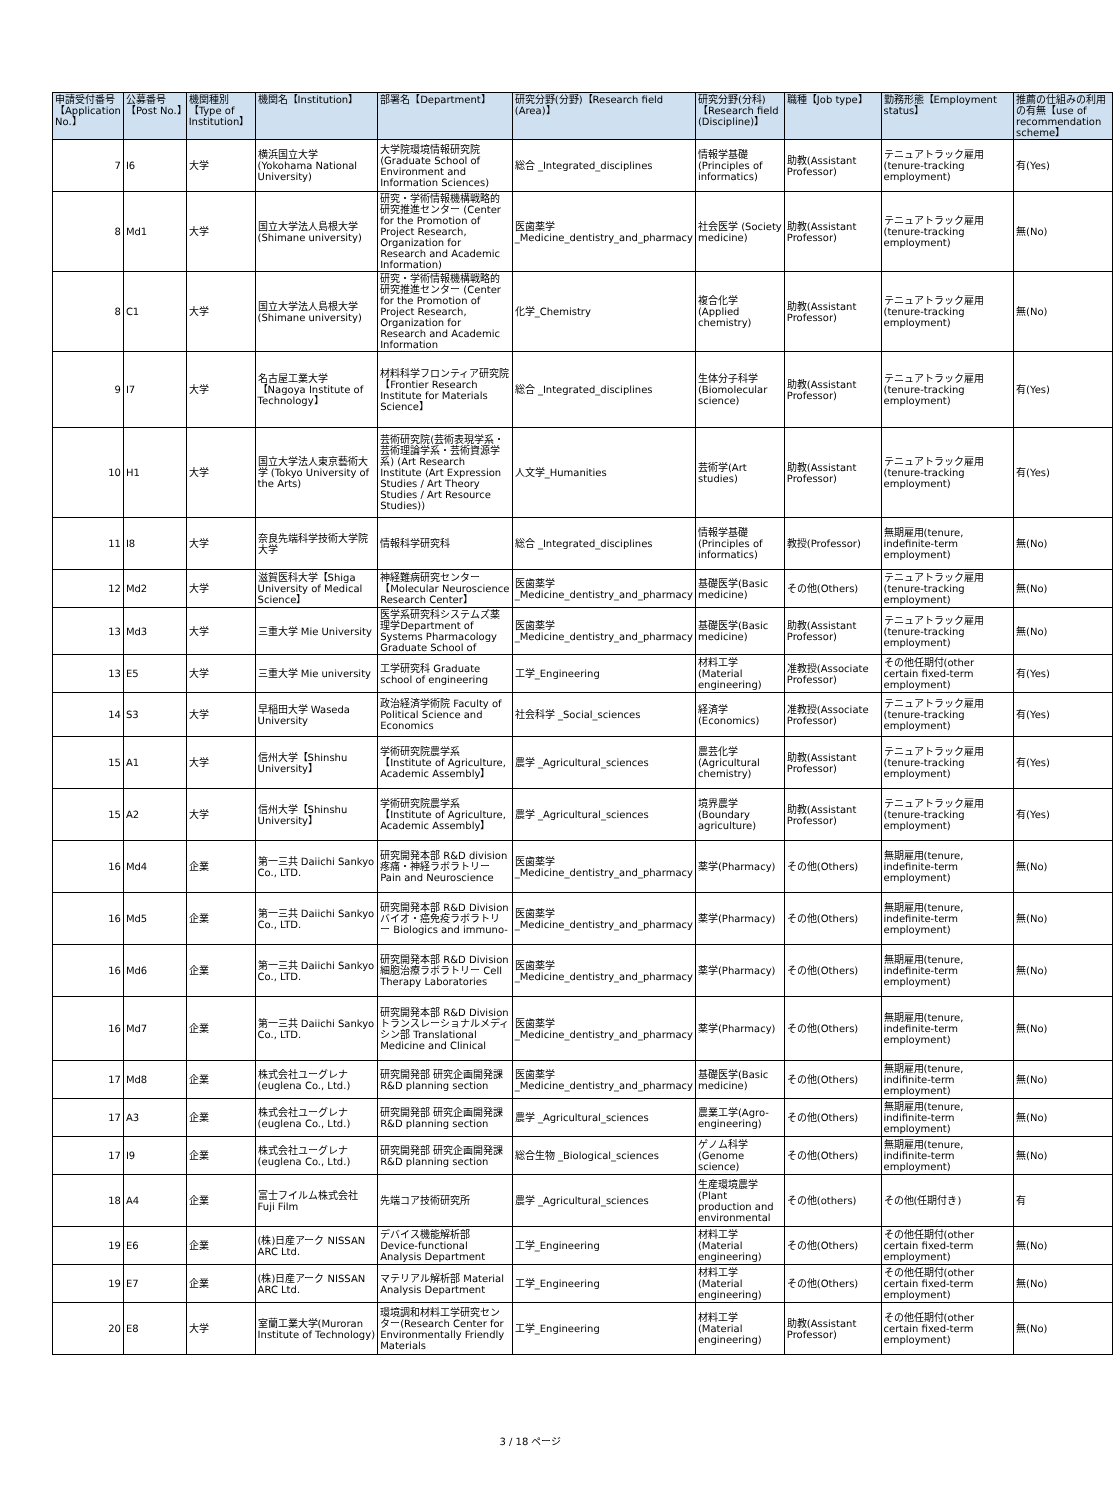| 申請受付番号【Application No.】 | 公募番号【Post No.】 | 機関種別【Type of Institution】 | 機関名【Institution】 | 部署名【Department】 | 研究分野(分野)【Research field (Area)】 | 研究分野(分科)【Research field (Discipline)】 | 職種【Job type】 | 勤務形態【Employment status】 | 推薦の仕組みの利用の有無【use of recommendation scheme】 |
| --- | --- | --- | --- | --- | --- | --- | --- | --- | --- |
| 7 | I6 | 大学 | 横浜国立大学 (Yokohama National University) | 大学院環境情報研究院 (Graduate School of Environment and Information Sciences) | 総合 _Integrated_disciplines | 情報学基礎 (Principles of informatics) | 助教(Assistant Professor) | テニュアトラック雇用 (tenure-tracking employment) | 有(Yes) |
| 8 | Md1 | 大学 | 国立大学法人島根大学 (Shimane university) | 研究・学術情報機構戦略的研究推進センター (Center for the Promotion of Project Research, Organization for Research and Academic Information) | 医歯薬学 _Medicine_dentistry_and_pharmacy | 社会医学 (Society medicine) | 助教(Assistant Professor) | テニュアトラック雇用 (tenure-tracking employment) | 無(No) |
| 8 | C1 | 大学 | 国立大学法人島根大学 (Shimane university) | 研究・学術情報機構戦略的研究推進センター (Center for the Promotion of Project Research, Organization for Research and Academic Information | 化学_Chemistry | 複合化学 (Applied chemistry) | 助教(Assistant Professor) | テニュアトラック雇用 (tenure-tracking employment) | 無(No) |
| 9 | I7 | 大学 | 名古屋工業大学【Nagoya Institute of Technology】 | 材料科学フロンティア研究院【Frontier Research Institute for Materials Science】 | 総合 _Integrated_disciplines | 生体分子科学 (Biomolecular science) | 助教(Assistant Professor) | テニュアトラック雇用 (tenure-tracking employment) | 有(Yes) |
| 10 | H1 | 大学 | 国立大学法人東京藝術大学 (Tokyo University of the Arts) | 芸術研究院(芸術表現学系・芸術理論学系・芸術資源学系) (Art Research Institute (Art Expression Studies / Art Theory Studies / Art Resource Studies)) | 人文学_Humanities | 芸術学(Art studies) | 助教(Assistant Professor) | テニュアトラック雇用 (tenure-tracking employment) | 有(Yes) |
| 11 | I8 | 大学 | 奈良先端科学技術大学院大学 | 情報科学研究科 | 総合 _Integrated_disciplines | 情報学基礎 (Principles of informatics) | 教授(Professor) | 無期雇用(tenure, indefinite-term employment) | 無(No) |
| 12 | Md2 | 大学 | 滋賀医科大学【Shiga University of Medical Science】 | 神経難病研究センター【Molecular Neuroscience Research Center】 | 医歯薬学 _Medicine_dentistry_and_pharmacy | 基礎医学(Basic medicine) | その他(Others) | テニュアトラック雇用 (tenure-tracking employment) | 無(No) |
| 13 | Md3 | 大学 | 三重大学 Mie University | 医学系研究科システムズ薬理学Department of Systems Pharmacology Graduate School of | 医歯薬学 _Medicine_dentistry_and_pharmacy | 基礎医学(Basic medicine) | 助教(Assistant Professor) | テニュアトラック雇用 (tenure-tracking employment) | 無(No) |
| 13 | E5 | 大学 | 三重大学 Mie university | 工学研究科 Graduate school of engineering | 工学_Engineering | 材料工学 (Material engineering) | 准教授(Associate Professor) | その他任期付(other certain fixed-term employment) | 有(Yes) |
| 14 | S3 | 大学 | 早稲田大学 Waseda University | 政治経済学術院 Faculty of Political Science and Economics | 社会科学 _Social_sciences | 経済学 (Economics) | 准教授(Associate Professor) | テニュアトラック雇用 (tenure-tracking employment) | 有(Yes) |
| 15 | A1 | 大学 | 信州大学【Shinshu University】 | 学術研究院農学系【Institute of Agriculture, Academic Assembly】 | 農学 _Agricultural_sciences | 農芸化学 (Agricultural chemistry) | 助教(Assistant Professor) | テニュアトラック雇用 (tenure-tracking employment) | 有(Yes) |
| 15 | A2 | 大学 | 信州大学【Shinshu University】 | 学術研究院農学系【Institute of Agriculture, Academic Assembly】 | 農学 _Agricultural_sciences | 境界農学 (Boundary agriculture) | 助教(Assistant Professor) | テニュアトラック雇用 (tenure-tracking employment) | 有(Yes) |
| 16 | Md4 | 企業 | 第一三共 Daiichi Sankyo Co., LTD. | 研究開発本部 R&D division 疼痛・神経ラボラトリー Pain and Neuroscience | 医歯薬学 _Medicine_dentistry_and_pharmacy | 薬学(Pharmacy) | その他(Others) | 無期雇用(tenure, indefinite-term employment) | 無(No) |
| 16 | Md5 | 企業 | 第一三共 Daiichi Sankyo Co., LTD. | 研究開発本部 R&D Division バイオ・癌免疫ラボラトリー Biologics and immuno- | 医歯薬学 _Medicine_dentistry_and_pharmacy | 薬学(Pharmacy) | その他(Others) | 無期雇用(tenure, indefinite-term employment) | 無(No) |
| 16 | Md6 | 企業 | 第一三共 Daiichi Sankyo Co., LTD. | 研究開発本部 R&D Division 細胞治療ラボラトリー Cell Therapy Laboratories | 医歯薬学 _Medicine_dentistry_and_pharmacy | 薬学(Pharmacy) | その他(Others) | 無期雇用(tenure, indefinite-term employment) | 無(No) |
| 16 | Md7 | 企業 | 第一三共 Daiichi Sankyo Co., LTD. | 研究開発本部 R&D Division トランスレーショナルメディシン部 Translational Medicine and Clinical | 医歯薬学 _Medicine_dentistry_and_pharmacy | 薬学(Pharmacy) | その他(Others) | 無期雇用(tenure, indefinite-term employment) | 無(No) |
| 17 | Md8 | 企業 | 株式会社ユーグレナ (euglena Co., Ltd.) | 研究開発部 研究企画開発課 R&D planning section | 医歯薬学 _Medicine_dentistry_and_pharmacy | 基礎医学(Basic medicine) | その他(Others) | 無期雇用(tenure, indifinite-term employment) | 無(No) |
| 17 | A3 | 企業 | 株式会社ユーグレナ (euglena Co., Ltd.) | 研究開発部 研究企画開発課 R&D planning section | 農学 _Agricultural_sciences | 農業工学(Agro-engineering) | その他(Others) | 無期雇用(tenure, indifinite-term employment) | 無(No) |
| 17 | I9 | 企業 | 株式会社ユーグレナ (euglena Co., Ltd.) | 研究開発部 研究企画開発課 R&D planning section | 総合生物 _Biological_sciences | ゲノム科学 (Genome science) | その他(Others) | 無期雇用(tenure, indifinite-term employment) | 無(No) |
| 18 | A4 | 企業 | 富士フイルム株式会社 Fuji Film | 先端コア技術研究所 | 農学 _Agricultural_sciences | 生産環境農学 (Plant production and environmental | その他(others) | その他(任期付き) | 有 |
| 19 | E6 | 企業 | (株)日産アーク NISSAN ARC Ltd. | デバイス機能解析部 Device-functional Analysis Department | 工学_Engineering | 材料工学 (Material engineering) | その他(Others) | その他任期付(other certain fixed-term employment) | 無(No) |
| 19 | E7 | 企業 | (株)日産アーク NISSAN ARC Ltd. | マテリアル解析部 Material Analysis Department | 工学_Engineering | 材料工学 (Material engineering) | その他(Others) | その他任期付(other certain fixed-term employment) | 無(No) |
| 20 | E8 | 大学 | 室蘭工業大学(Muroran Institute of Technology) | 環境調和材料工学研究センター(Research Center for Environmentally Friendly Materials | 工学_Engineering | 材料工学 (Material engineering) | 助教(Assistant Professor) | その他任期付(other certain fixed-term employment) | 無(No) |
3 / 18 ページ